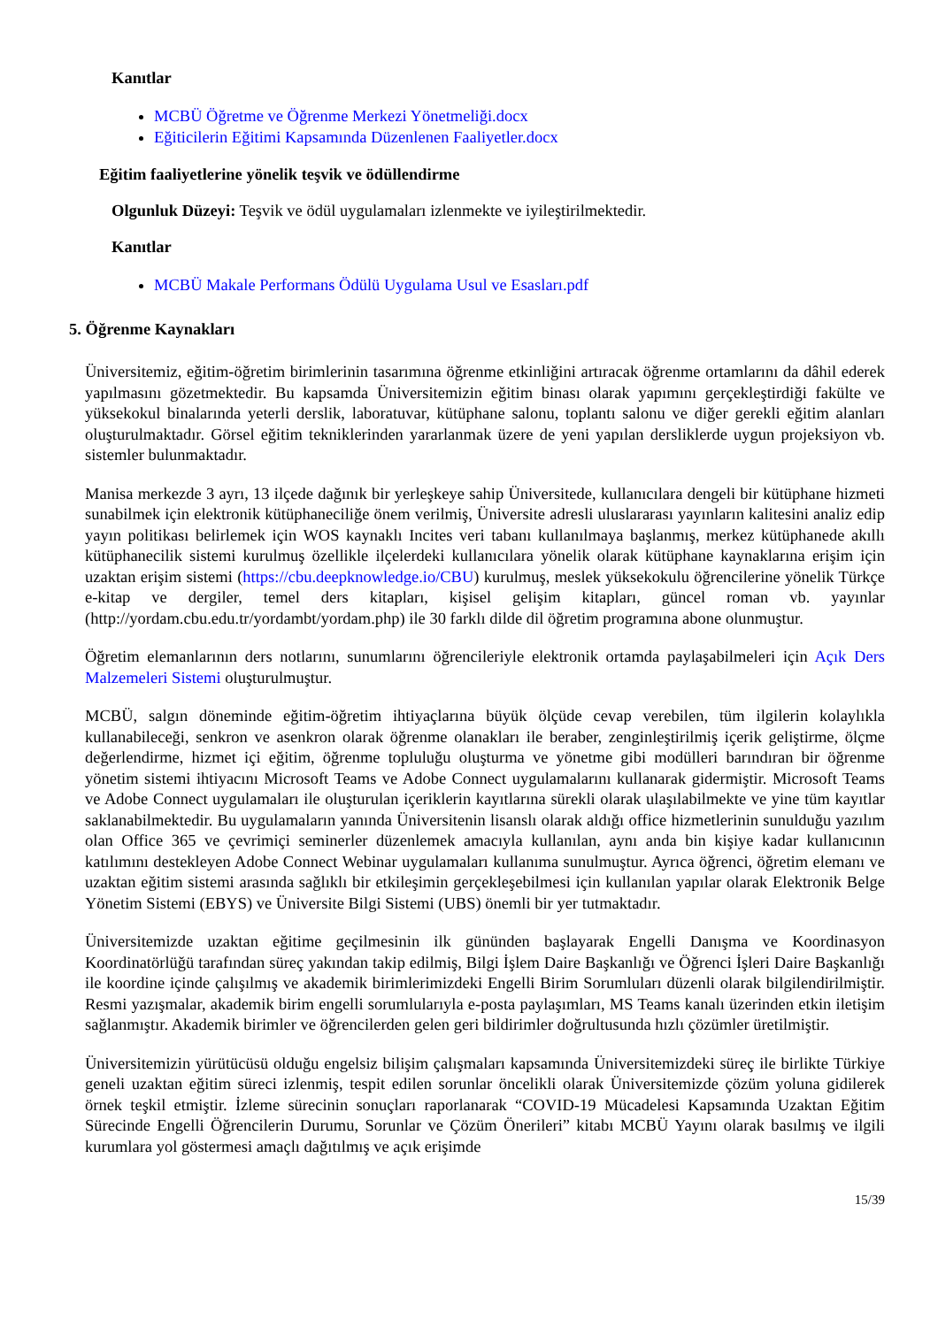Kanıtlar
MCBÜ Öğretme ve Öğrenme Merkezi Yönetmeliği.docx
Eğiticilerin Eğitimi Kapsamında Düzenlenen Faaliyetler.docx
Eğitim faaliyetlerine yönelik teşvik ve ödüllendirme
Olgunluk Düzeyi: Teşvik ve ödül uygulamaları izlenmekte ve iyileştirilmektedir.
Kanıtlar
MCBÜ Makale Performans Ödülü Uygulama Usul ve Esasları.pdf
5. Öğrenme Kaynakları
Üniversitemiz, eğitim-öğretim birimlerinin tasarımına öğrenme etkinliğini artıracak öğrenme ortamlarını da dâhil ederek yapılmasını gözetmektedir. Bu kapsamda Üniversitemizin eğitim binası olarak yapımını gerçekleştirdiği fakülte ve yüksekokul binalarında yeterli derslik, laboratuvar, kütüphane salonu, toplantı salonu ve diğer gerekli eğitim alanları oluşturulmaktadır. Görsel eğitim tekniklerinden yararlanmak üzere de yeni yapılan dersliklerde uygun projeksiyon vb. sistemler bulunmaktadır.
Manisa merkezde 3 ayrı, 13 ilçede dağınık bir yerleşkeye sahip Üniversitede, kullanıcılara dengeli bir kütüphane hizmeti sunabilmek için elektronik kütüphaneciliğe önem verilmiş, Üniversite adresli uluslararası yayınların kalitesini analiz edip yayın politikası belirlemek için WOS kaynaklı Incites veri tabanı kullanılmaya başlanmış, merkez kütüphanede akıllı kütüphanecilik sistemi kurulmuş özellikle ilçelerdeki kullanıcılara yönelik olarak kütüphane kaynaklarına erişim için uzaktan erişim sistemi (https://cbu.deepknowledge.io/CBU) kurulmuş, meslek yüksekokulu öğrencilerine yönelik Türkçe e-kitap ve dergiler, temel ders kitapları, kişisel gelişim kitapları, güncel roman vb. yayınlar (http://yordam.cbu.edu.tr/yordambt/yordam.php) ile 30 farklı dilde dil öğretim programına abone olunmuştur.
Öğretim elemanlarının ders notlarını, sunumlarını öğrencileriyle elektronik ortamda paylaşabilmeleri için Açık Ders Malzemeleri Sistemi oluşturulmuştur.
MCBÜ, salgın döneminde eğitim-öğretim ihtiyaçlarına büyük ölçüde cevap verebilen, tüm ilgilerin kolaylıkla kullanabileceği, senkron ve asenkron olarak öğrenme olanakları ile beraber, zenginleştirilmiş içerik geliştirme, ölçme değerlendirme, hizmet içi eğitim, öğrenme topluluğu oluşturma ve yönetme gibi modülleri barındıran bir öğrenme yönetim sistemi ihtiyacını Microsoft Teams ve Adobe Connect uygulamalarını kullanarak gidermiştir. Microsoft Teams ve Adobe Connect uygulamaları ile oluşturulan içeriklerin kayıtlarına sürekli olarak ulaşılabilmekte ve yine tüm kayıtlar saklanabilmektedir. Bu uygulamaların yanında Üniversitenin lisanslı olarak aldığı office hizmetlerinin sunulduğu yazılım olan Office 365 ve çevrimiçi seminerler düzenlemek amacıyla kullanılan, aynı anda bin kişiye kadar kullanıcının katılımını destekleyen Adobe Connect Webinar uygulamaları kullanıma sunulmuştur. Ayrıca öğrenci, öğretim elemanı ve uzaktan eğitim sistemi arasında sağlıklı bir etkileşimin gerçekleşebilmesi için kullanılan yapılar olarak Elektronik Belge Yönetim Sistemi (EBYS) ve Üniversite Bilgi Sistemi (UBS) önemli bir yer tutmaktadır.
Üniversitemizde uzaktan eğitime geçilmesinin ilk gününden başlayarak Engelli Danışma ve Koordinasyon Koordinatörlüğü tarafından süreç yakından takip edilmiş, Bilgi İşlem Daire Başkanlığı ve Öğrenci İşleri Daire Başkanlığı ile koordine içinde çalışılmış ve akademik birimlerimizdeki Engelli Birim Sorumluları düzenli olarak bilgilendirilmiştir. Resmi yazışmalar, akademik birim engelli sorumlularıyla e-posta paylaşımları, MS Teams kanalı üzerinden etkin iletişim sağlanmıştır. Akademik birimler ve öğrencilerden gelen geri bildirimler doğrultusunda hızlı çözümler üretilmiştir.
Üniversitemizin yürütücüsü olduğu engelsiz bilişim çalışmaları kapsamında Üniversitemizdeki süreç ile birlikte Türkiye geneli uzaktan eğitim süreci izlenmiş, tespit edilen sorunlar öncelikli olarak Üniversitemizde çözüm yoluna gidilerek örnek teşkil etmiştir. İzleme sürecinin sonuçları raporlanarak “COVID-19 Mücadelesi Kapsamında Uzaktan Eğitim Sürecinde Engelli Öğrencilerin Durumu, Sorunlar ve Çözüm Önerileri” kitabı MCBÜ Yayını olarak basılmış ve ilgili kurumlara yol göstermesi amaçlı dağıtılmış ve açık erişimde
15/39